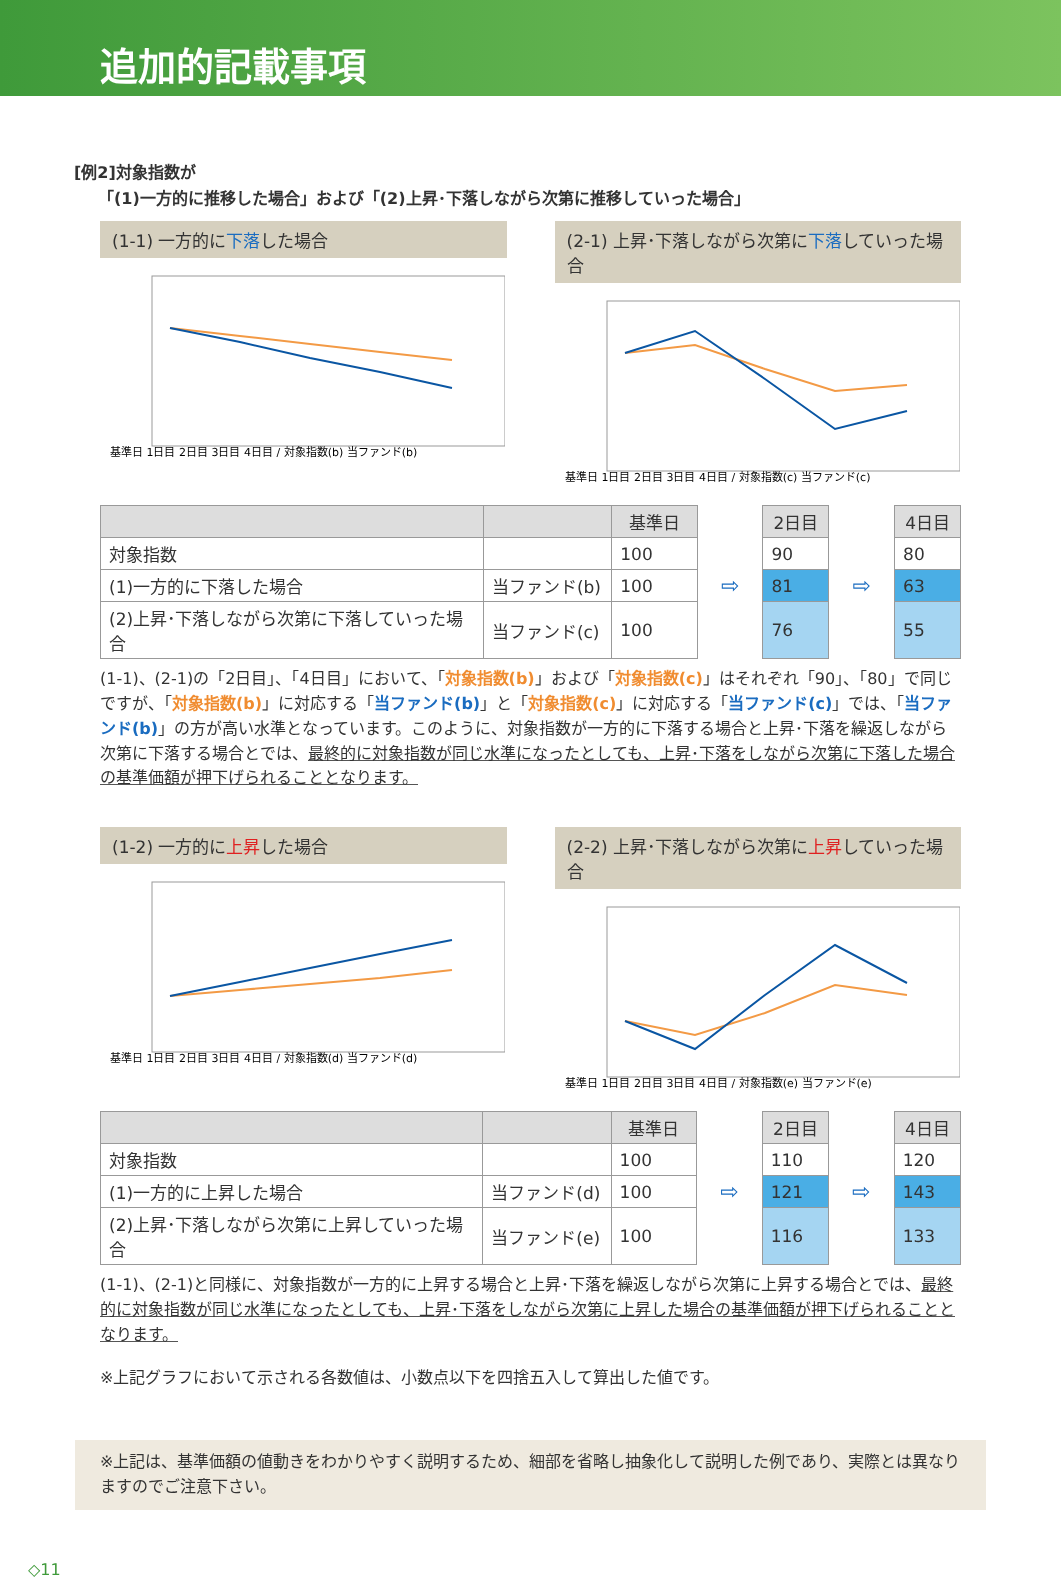追加的記載事項
[例2]対象指数が
　　「(1)一方的に推移した場合」および「(2)上昇･下落しながら次第に推移していった場合」
(1-1) 一方的に下落した場合
基準日 1日目 2日目 3日目 4日目 / 対象指数(b) 当ファンド(b)
(2-1) 上昇･下落しながら次第に下落していった場合
基準日 1日目 2日目 3日目 4日目 / 対象指数(c) 当ファンド(c)
| | | 基準日 | | 2日目 | | 4日目 |
| 対象指数 | | 100 | | 90 | | 80 |
| (1)一方的に下落した場合 | 当ファンド(b) | 100 | ⇨ | 81 | ⇨ | 63 |
| (2)上昇･下落しながら次第に下落していった場合 | 当ファンド(c) | 100 | | 76 | | 55 |
(1-1)、(2-1)の「2日目」、「4日目」において、「対象指数(b)」および「対象指数(c)」はそれぞれ「90」、「80」で同じですが、「対象指数(b)」に対応する「当ファンド(b)」と「対象指数(c)」に対応する「当ファンド(c)」では、「当ファンド(b)」の方が高い水準となっています。このように、対象指数が一方的に下落する場合と上昇･下落を繰返しながら次第に下落する場合とでは、最終的に対象指数が同じ水準になったとしても、上昇･下落をしながら次第に下落した場合の基準価額が押下げられることとなります。
(1-2) 一方的に上昇した場合
基準日 1日目 2日目 3日目 4日目 / 対象指数(d) 当ファンド(d)
(2-2) 上昇･下落しながら次第に上昇していった場合
基準日 1日目 2日目 3日目 4日目 / 対象指数(e) 当ファンド(e)
| | | 基準日 | | 2日目 | | 4日目 |
| 対象指数 | | 100 | | 110 | | 120 |
| (1)一方的に上昇した場合 | 当ファンド(d) | 100 | ⇨ | 121 | ⇨ | 143 |
| (2)上昇･下落しながら次第に上昇していった場合 | 当ファンド(e) | 100 | | 116 | | 133 |
(1-1)、(2-1)と同様に、対象指数が一方的に上昇する場合と上昇･下落を繰返しながら次第に上昇する場合とでは、最終的に対象指数が同じ水準になったとしても、上昇･下落をしながら次第に上昇した場合の基準価額が押下げられることとなります。
※上記グラフにおいて示される各数値は、小数点以下を四捨五入して算出した値です。
※上記は、基準価額の値動きをわかりやすく説明するため、細部を省略し抽象化して説明した例であり、実際とは異なりますのでご注意下さい。
◇11